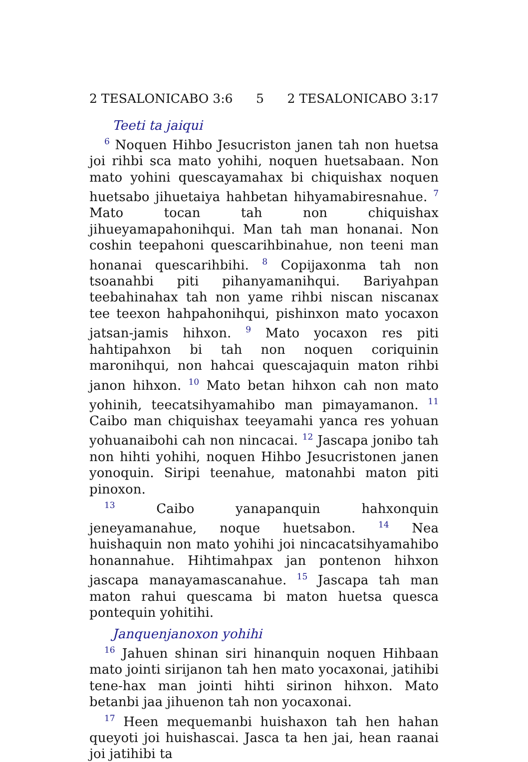2 TESALONICABO 3:6 5 2 TESALONICABO 3:17
Teeti ta jaiqui
<sup>6</sup> Noquen Hihbo Jesucriston janen tah non huetsa joi rihbi sca mato yohihi, noquen huetsabaan. Non mato yohini quescayamahax bi chiquishax noquen huetsabo jihuetaiya hahbetan hihyamabiresnahue. <sup>7</sup> Mato tocan tah non chiquishax jihueyamapahonihqui. Man tah man honanai. Non coshin teepahoni quescarihbinahue, non teeni man honanai quescarihbihi. <sup>8</sup> Copijaxonma tah non tsoanahbi piti pihanyamanihqui. Bariyahpan teebahinahax tah non yame rihbi niscan niscanax tee teexon hahpahonihqui, pishinxon mato yocaxon jatsan-jamis hihxon. <sup>9</sup> Mato yocaxon res piti hahtipahxon bi tah non noquen coriquinin maronihqui, non hahcai quescajaquin maton rihbi janon hihxon. <sup>10</sup> Mato betan hihxon cah non mato yohinih, teecatsihyamahibo man pimayamanon. <sup>11</sup> Caibo man chiquishax teeyamahi yanca res yohuan yohuanaibohi cah non nincacai. <sup>12</sup> Jascapa jonibo tah non hihti yohihi, noquen Hihbo Jesucristonen janen yonoquin. Siripi teenahue, matonahbi maton piti pinoxon.
<sup>13</sup> Caibo yanapanquin hahxonquin jeneyamanahue, noque huetsabon. <sup>14</sup> Nea huishaquin non mato yohihi joi nincacatsihyamahibo honannahue. Hihtimahpax jan pontenon hihxon jascapa manayamascanahue. <sup>15</sup> Jascapa tah man maton rahui quescama bi maton huetsa quesca pontequin yohitihi.
Janquenjanoxon yohihi
<sup>16</sup> Jahuen shinan siri hinanquin noquen Hihbaan mato jointi sirijanon tah hen mato yocaxonai, jatihibi tene-hax man jointi hihti sirinon hihxon. Mato betanbi jaa jihuenon tah non yocaxonai.
<sup>17</sup> Heen mequemanbi huishaxon tah hen hahan queyoti joi huishascai. Jasca ta hen jai, hean raanai joi jatihibi ta